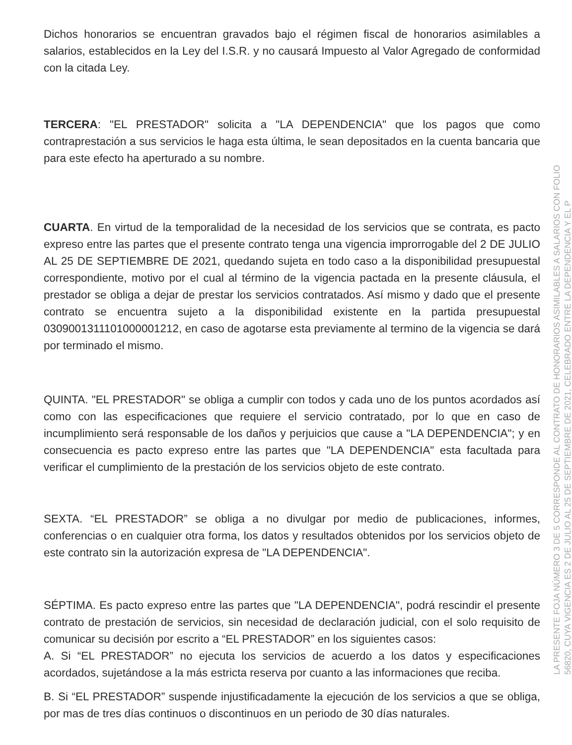Dichos honorarios se encuentran gravados bajo el régimen fiscal de honorarios asimilables a salarios, establecidos en la Ley del I.S.R. y no causará Impuesto al Valor Agregado de conformidad con la citada Ley.
TERCERA: "EL PRESTADOR" solicita a "LA DEPENDENCIA" que los pagos que como contraprestación a sus servicios le haga esta última, le sean depositados en la cuenta bancaria que para este efecto ha aperturado a su nombre.
CUARTA. En virtud de la temporalidad de la necesidad de los servicios que se contrata, es pacto expreso entre las partes que el presente contrato tenga una vigencia improrrogable del 2 DE JULIO AL 25 DE SEPTIEMBRE DE 2021, quedando sujeta en todo caso a la disponibilidad presupuestal correspondiente, motivo por el cual al término de la vigencia pactada en la presente cláusula, el prestador se obliga a dejar de prestar los servicios contratados. Así mismo y dado que el presente contrato se encuentra sujeto a la disponibilidad existente en la partida presupuestal 0309001311101000001212, en caso de agotarse esta previamente al termino de la vigencia se dará por terminado el mismo.
QUINTA. "EL PRESTADOR" se obliga a cumplir con todos y cada uno de los puntos acordados así como con las especificaciones que requiere el servicio contratado, por lo que en caso de incumplimiento será responsable de los daños y perjuicios que cause a "LA DEPENDENCIA"; y en consecuencia es pacto expreso entre las partes que "LA DEPENDENCIA" esta facultada para verificar el cumplimiento de la prestación de los servicios objeto de este contrato.
SEXTA. “EL PRESTADOR” se obliga a no divulgar por medio de publicaciones, informes, conferencias o en cualquier otra forma, los datos y resultados obtenidos por los servicios objeto de este contrato sin la autorización expresa de "LA DEPENDENCIA".
SÉPTIMA. Es pacto expreso entre las partes que "LA DEPENDENCIA", podrá rescindir el presente contrato de prestación de servicios, sin necesidad de declaración judicial, con el solo requisito de comunicar su decisión por escrito a “EL PRESTADOR” en los siguientes casos:
A. Si “EL PRESTADOR” no ejecuta los servicios de acuerdo a los datos y especificaciones acordados, sujetándose a la más estricta reserva por cuanto a las informaciones que reciba.
B. Si “EL PRESTADOR” suspende injustificadamente la ejecución de los servicios a que se obliga, por mas de tres días continuos o discontinuos en un periodo de 30 días naturales.
LA PRESENTE FOJA NÚMERO 3 DE 5 CORRESPONDE AL CONTRATO DE HONORARIOS ASIMILABLES A SALARIOS CON FOLIO
56820, CUYA VIGENCIA ES 2 DE JULIO AL 25 DE SEPTIEMBRE DE 2021, CELEBRADO ENTRE LA DEPENDENCIA Y EL P